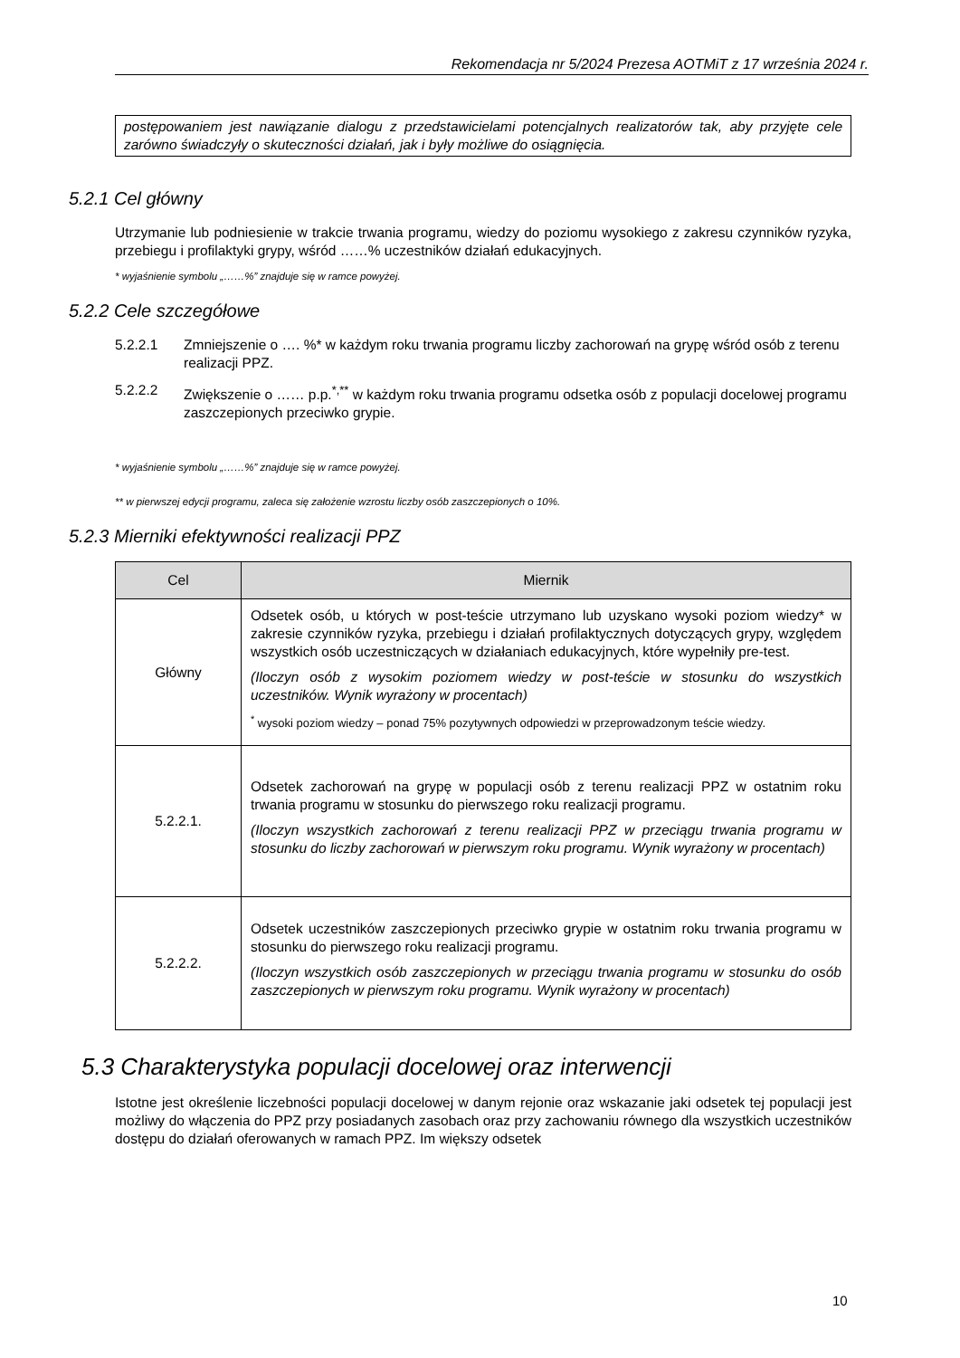Rekomendacja nr 5/2024 Prezesa AOTMiT z 17 września 2024 r.
postępowaniem jest nawiązanie dialogu z przedstawicielami potencjalnych realizatorów tak, aby przyjęte cele zarówno świadczyły o skuteczności działań, jak i były możliwe do osiągnięcia.
5.2.1 Cel główny
Utrzymanie lub podniesienie w trakcie trwania programu, wiedzy do poziomu wysokiego z zakresu czynników ryzyka, przebiegu i profilaktyki grypy, wśród ……% uczestników działań edukacyjnych.
* wyjaśnienie symbolu „……%” znajduje się w ramce powyżej.
5.2.2 Cele szczegółowe
5.2.2.1 Zmniejszenie o …. %* w każdym roku trwania programu liczby zachorowań na grypę wśród osób z terenu realizacji PPZ.
5.2.2.2 Zwiększenie o …… p.p.<sup>*,**</sup> w każdym roku trwania programu odsetka osób z populacji docelowej programu zaszczepionych przeciwko grypie.
* wyjaśnienie symbolu „……%” znajduje się w ramce powyżej.
** w pierwszej edycji programu, zaleca się założenie wzrostu liczby osób zaszczepionych o 10%.
5.2.3 Mierniki efektywności realizacji PPZ
| Cel | Miernik |
| --- | --- |
| Główny | Odsetek osób, u których w post-teście utrzymano lub uzyskano wysoki poziom wiedzy* w zakresie czynników ryzyka, przebiegu i działań profilaktycznych dotyczących grypy, względem wszystkich osób uczestniczących w działaniach edukacyjnych, które wypełniły pre-test. (Iloczyn osób z wysokim poziomem wiedzy w post-teście w stosunku do wszystkich uczestników. Wynik wyrażony w procentach) <sup>*</sup> wysoki poziom wiedzy – ponad 75% pozytywnych odpowiedzi w przeprowadzonym teście wiedzy. |
| 5.2.2.1. | Odsetek zachorowań na grypę w populacji osób z terenu realizacji PPZ w ostatnim roku trwania programu w stosunku do pierwszego roku realizacji programu. (Iloczyn wszystkich zachorowań z terenu realizacji PPZ w przeciągu trwania programu w stosunku do liczby zachorowań w pierwszym roku programu. Wynik wyrażony w procentach) |
| 5.2.2.2. | Odsetek uczestników zaszczepionych przeciwko grypie w ostatnim roku trwania programu w stosunku do pierwszego roku realizacji programu. (Iloczyn wszystkich osób zaszczepionych w przeciągu trwania programu w stosunku do osób zaszczepionych w pierwszym roku programu. Wynik wyrażony w procentach) |
5.3 Charakterystyka populacji docelowej oraz interwencji
Istotne jest określenie liczebności populacji docelowej w danym rejonie oraz wskazanie jaki odsetek tej populacji jest możliwy do włączenia do PPZ przy posiadanych zasobach oraz przy zachowaniu równego dla wszystkich uczestników dostępu do działań oferowanych w ramach PPZ. Im większy odsetek
10